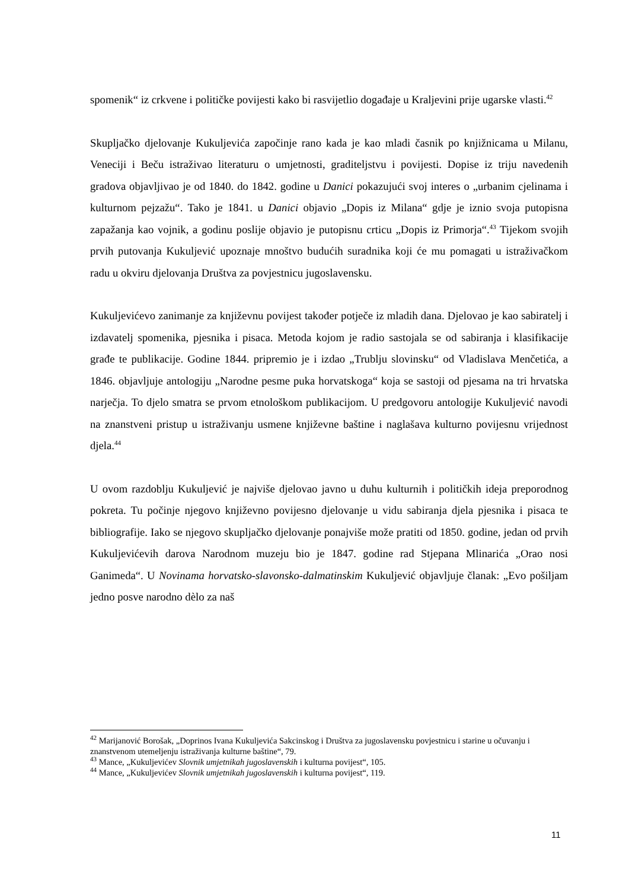spomenik“ iz crkvene i političke povijesti kako bi rasvijetlio događaje u Kraljevini prije ugarske vlasti.<sup>42</sup>
Skupljačko djelovanje Kukuljevića započinje rano kada je kao mladi časnik po knjižnicama u Milanu, Veneciji i Beču istraživao literaturu o umjetnosti, graditeljstvu i povijesti. Dopise iz triju navedenih gradova objavljivao je od 1840. do 1842. godine u Danici pokazujući svoj interes o „urbanim cjelinama i kulturnom pejzažu“. Tako je 1841. u Danici objavio „Dopis iz Milana“ gdje je iznio svoja putopisna zapažanja kao vojnik, a godinu poslije objavio je putopisnu crticu „Dopis iz Primorja“.<sup>43</sup> Tijekom svojih prvih putovanja Kukuljević upoznaje mnoštvo budućih suradnika koji će mu pomagati u istraživačkom radu u okviru djelovanja Društva za povjestnicu jugoslavensku.
Kukuljevićevo zanimanje za književnu povijest također potječe iz mladih dana. Djelovao je kao sabiratelj i izdavatelj spomenika, pjesnika i pisaca. Metoda kojom je radio sastojala se od sabiranja i klasifikacije građe te publikacije. Godine 1844. pripremio je i izdao „Trublju slovinsku“ od Vladislava Menčetića, a 1846. objavljuje antologiju „Narodne pesme puka horvatskoga“ koja se sastoji od pjesama na tri hrvatska narječja. To djelo smatra se prvom etnološkom publikacijom. U predgovoru antologije Kukuljević navodi na znanstveni pristup u istraživanju usmene književne baštine i naglašava kulturno povijesnu vrijednost djela.<sup>44</sup>
U ovom razdoblju Kukuljević je najviše djelovao javno u duhu kulturnih i političkih ideja preporodnog pokreta. Tu počinje njegovo književno povijesno djelovanje u vidu sabiranja djela pjesnika i pisaca te bibliografije. Iako se njegovo skupljačko djelovanje ponajviše može pratiti od 1850. godine, jedan od prvih Kukuljevićevih darova Narodnom muzeju bio je 1847. godine rad Stjepana Mlinarića „Orao nosi Ganimeda“. U Novinama horvatsko-slavonsko-dalmatinskim Kukuljević objavljuje članak: „Evo pošiljam jedno posve narodno dèlo za naš
<sup>42</sup> Marijanović Borošak, „Doprinos Ivana Kukuljevića Sakcinskog i Društva za jugoslavensku povjestnicu i starine u očuvanju i znanstvenom utemeljenju istraživanja kulturne baštine“, 79.
<sup>43</sup> Mance, „Kukuljevićev Slovnik umjetnikah jugoslavenskih i kulturna povijest“, 105.
<sup>44</sup> Mance, „Kukuljevićev Slovnik umjetnikah jugoslavenskih i kulturna povijest“, 119.
11